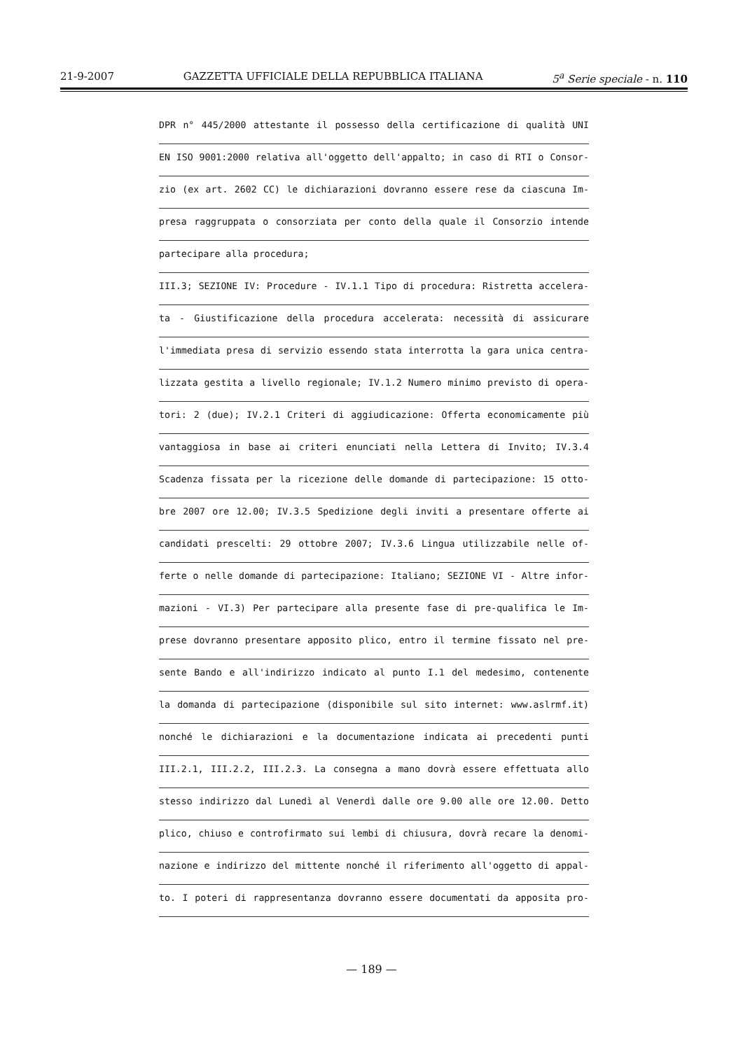21-9-2007 GAZZETTA UFFICIALE DELLA REPUBBLICA ITALIANA 5<sup>a</sup> Serie speciale - n. 110
DPR n° 445/2000 attestante il possesso della certificazione di qualità UNI
EN ISO 9001:2000 relativa all'oggetto dell'appalto; in caso di RTI o Consor-
zio (ex art. 2602 CC) le dichiarazioni dovranno essere rese da ciascuna Im-
presa raggruppata o consorziata per conto della quale il Consorzio intende
partecipare alla procedura;
III.3; SEZIONE IV: Procedure - IV.1.1 Tipo di procedura: Ristretta accelera-
ta - Giustificazione della procedura accelerata: necessità di assicurare
l'immediata presa di servizio essendo stata interrotta la gara unica centra-
lizzata gestita a livello regionale; IV.1.2 Numero minimo previsto di opera-
tori: 2 (due); IV.2.1 Criteri di aggiudicazione: Offerta economicamente più
vantaggiosa in base ai criteri enunciati nella Lettera di Invito; IV.3.4
Scadenza fissata per la ricezione delle domande di partecipazione: 15 otto-
bre 2007 ore 12.00; IV.3.5 Spedizione degli inviti a presentare offerte ai
candidati prescelti: 29 ottobre 2007; IV.3.6 Lingua utilizzabile nelle of-
ferte o nelle domande di partecipazione: Italiano; SEZIONE VI - Altre infor-
mazioni - VI.3) Per partecipare alla presente fase di pre-qualifica le Im-
prese dovranno presentare apposito plico, entro il termine fissato nel pre-
sente Bando e all'indirizzo indicato al punto I.1 del medesimo, contenente
la domanda di partecipazione (disponibile sul sito internet: www.aslrmf.it)
nonché le dichiarazioni e la documentazione indicata ai precedenti punti
III.2.1, III.2.2, III.2.3. La consegna a mano dovrà essere effettuata allo
stesso indirizzo dal Lunedì al Venerdì dalle ore 9.00 alle ore 12.00. Detto
plico, chiuso e controfirmato sui lembi di chiusura, dovrà recare la denomi-
nazione e indirizzo del mittente nonché il riferimento all'oggetto di appal-
to. I poteri di rappresentanza dovranno essere documentati da apposita pro-
— 189 —